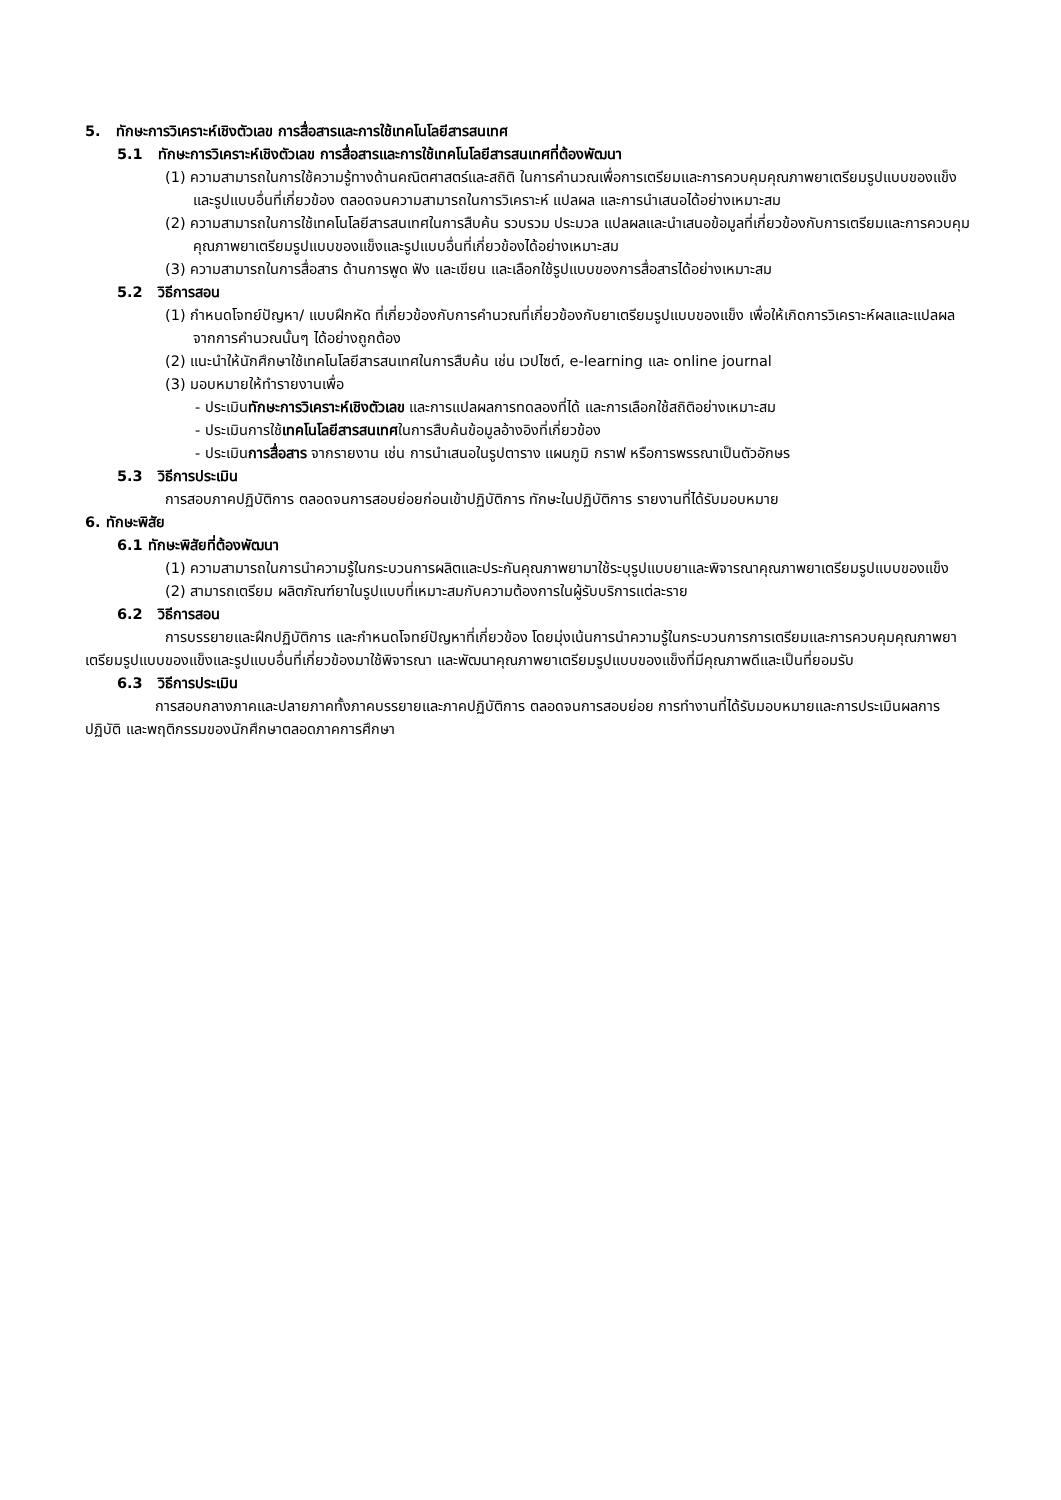5. ทักษะการวิเคราะห์เชิงตัวเลข การสื่อสารและการใช้เทคโนโลยีสารสนเทศ
5.1 ทักษะการวิเคราะห์เชิงตัวเลข การสื่อสารและการใช้เทคโนโลยีสารสนเทศที่ต้องพัฒนา
(1) ความสามารถในการใช้ความรู้ทางด้านคณิตศาสตร์และสถิติ ในการคำนวณเพื่อการเตรียมและการควบคุมคุณภาพยาเตรียมรูปแบบของแข็งและรูปแบบอื่นที่เกี่ยวข้อง ตลอดจนความสามารถในการวิเคราะห์ แปลผล และการนำเสนอได้อย่างเหมาะสม
(2) ความสามารถในการใช้เทคโนโลยีสารสนเทศในการสืบค้น รวบรวม ประมวล แปลผลและนำเสนอข้อมูลที่เกี่ยวข้องกับการเตรียมและการควบคุมคุณภาพยาเตรียมรูปแบบของแข็งและรูปแบบอื่นที่เกี่ยวข้องได้อย่างเหมาะสม
(3) ความสามารถในการสื่อสาร ด้านการพูด ฟัง และเขียน และเลือกใช้รูปแบบของการสื่อสารได้อย่างเหมาะสม
5.2 วิธีการสอน
(1) กำหนดโจทย์ปัญหา/ แบบฝึกหัด ที่เกี่ยวข้องกับการคำนวณที่เกี่ยวข้องกับยาเตรียมรูปแบบของแข็ง เพื่อให้เกิดการวิเคราะห์ผลและแปลผลจากการคำนวณนั้นๆ ได้อย่างถูกต้อง
(2) แนะนำให้นักศึกษาใช้เทคโนโลยีสารสนเทศในการสืบค้น เช่น เวปไซต์, e-learning และ online journal
(3) มอบหมายให้ทำรายงานเพื่อ
- ประเมินทักษะการวิเคราะห์เชิงตัวเลข และการแปลผลการทดลองที่ได้ และการเลือกใช้สถิติอย่างเหมาะสม
- ประเมินการใช้เทคโนโลยีสารสนเทศในการสืบค้นข้อมูลอ้างอิงที่เกี่ยวข้อง
- ประเมินการสื่อสาร จากรายงาน เช่น การนำเสนอในรูปตาราง แผนภูมิ กราฟ หรือการพรรณาเป็นตัวอักษร
5.3 วิธีการประเมิน
การสอบภาคปฏิบัติการ ตลอดจนการสอบย่อยก่อนเข้าปฏิบัติการ ทักษะในปฏิบัติการ รายงานที่ได้รับมอบหมาย
6. ทักษะพิสัย
6.1 ทักษะพิสัยที่ต้องพัฒนา
(1) ความสามารถในการนำความรู้ในกระบวนการผลิตและประกันคุณภาพยามาใช้ระบุรูปแบบยาและพิจารณาคุณภาพยาเตรียมรูปแบบของแข็ง
(2) สามารถเตรียม ผลิตภัณฑ์ยาในรูปแบบที่เหมาะสมกับความต้องการในผู้รับบริการแต่ละราย
6.2 วิธีการสอน
การบรรยายและฝึกปฏิบัติการ และกำหนดโจทย์ปัญหาที่เกี่ยวข้อง โดยมุ่งเน้นการนำความรู้ในกระบวนการการเตรียมและการควบคุมคุณภาพยาเตรียมรูปแบบของแข็งและรูปแบบอื่นที่เกี่ยวข้องมาใช้พิจารณา และพัฒนาคุณภาพยาเตรียมรูปแบบของแข็งที่มีคุณภาพดีและเป็นที่ยอมรับ
6.3 วิธีการประเมิน
การสอบกลางภาคและปลายภาคทั้งภาคบรรยายและภาคปฏิบัติการ ตลอดจนการสอบย่อย การทำงานที่ได้รับมอบหมายและการประเมินผลการปฏิบัติ และพฤติกรรมของนักศึกษาตลอดภาคการศึกษา